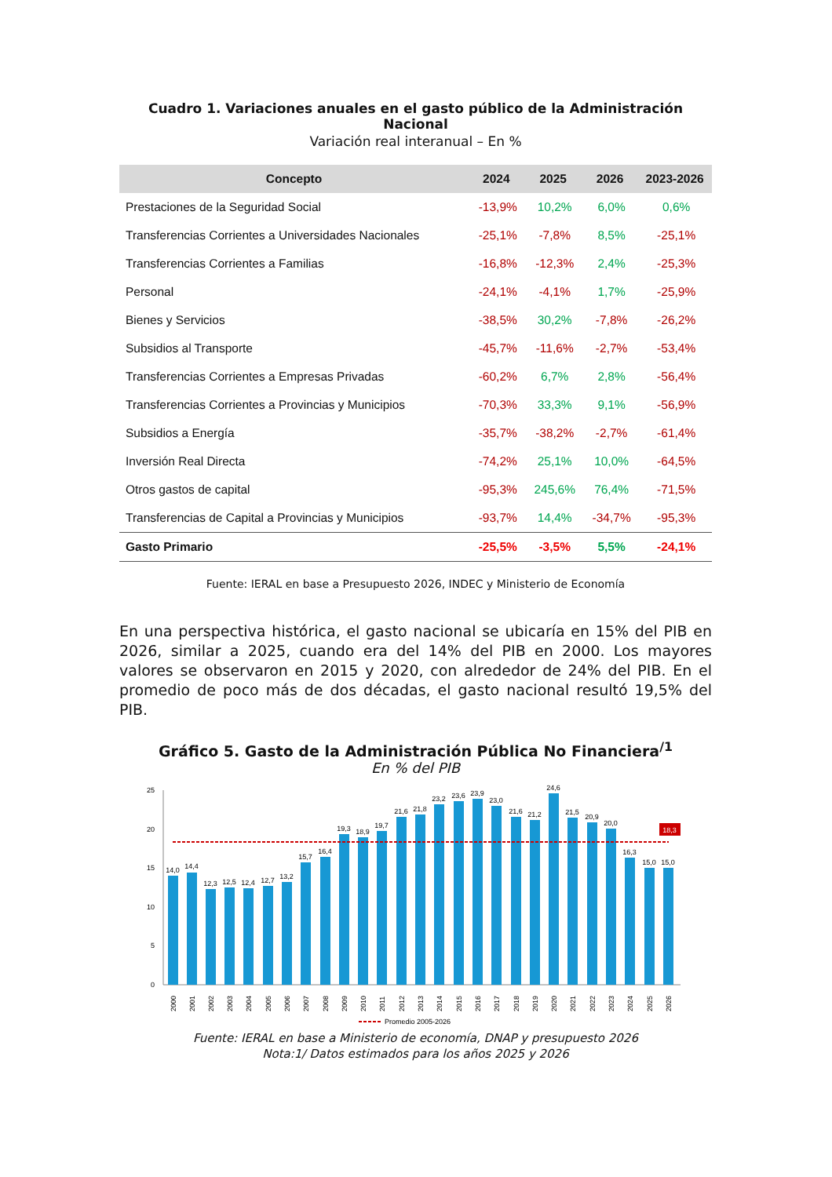Cuadro 1. Variaciones anuales en el gasto público de la Administración Nacional
Variación real interanual – En %
| Concepto | 2024 | 2025 | 2026 | 2023-2026 |
| --- | --- | --- | --- | --- |
| Prestaciones de la Seguridad Social | -13,9% | 10,2% | 6,0% | 0,6% |
| Transferencias Corrientes a Universidades Nacionales | -25,1% | -7,8% | 8,5% | -25,1% |
| Transferencias Corrientes a Familias | -16,8% | -12,3% | 2,4% | -25,3% |
| Personal | -24,1% | -4,1% | 1,7% | -25,9% |
| Bienes y Servicios | -38,5% | 30,2% | -7,8% | -26,2% |
| Subsidios al Transporte | -45,7% | -11,6% | -2,7% | -53,4% |
| Transferencias Corrientes a Empresas Privadas | -60,2% | 6,7% | 2,8% | -56,4% |
| Transferencias Corrientes a Provincias y Municipios | -70,3% | 33,3% | 9,1% | -56,9% |
| Subsidios a Energía | -35,7% | -38,2% | -2,7% | -61,4% |
| Inversión Real Directa | -74,2% | 25,1% | 10,0% | -64,5% |
| Otros gastos de capital | -95,3% | 245,6% | 76,4% | -71,5% |
| Transferencias de Capital a Provincias y Municipios | -93,7% | 14,4% | -34,7% | -95,3% |
| Gasto Primario | -25,5% | -3,5% | 5,5% | -24,1% |
Fuente: IERAL en base a Presupuesto 2026, INDEC y Ministerio de Economía
En una perspectiva histórica, el gasto nacional se ubicaría en 15% del PIB en 2026, similar a 2025, cuando era del 14% del PIB en 2000. Los mayores valores se observaron en 2015 y 2020, con alrededor de 24% del PIB. En el promedio de poco más de dos décadas, el gasto nacional resultó 19,5% del PIB.
Gráfico 5. Gasto de la Administración Pública No Financiera<sup>/1</sup>
En % del PIB
0
5
10
15
20
25
18,3
14,0
14,4
12,3
12,5
12,4
12,7
13,2
15,7
16,4
19,3
18,9
19,7
21,6
21,8
23,2
23,6
23,9
23,0
21,6
21,2
24,6
21,5
20,9
20,0
16,3
15,0
15,0
2000
2001
2002
2003
2004
2005
2006
2007
2008
2009
2010
2011
2012
2013
2014
2015
2016
2017
2018
2019
2020
2021
2022
2023
2024
2025
2026
Promedio 2005-2026
Fuente: IERAL en base a Ministerio de economía, DNAP y presupuesto 2026
Nota:1/ Datos estimados para los años 2025 y 2026